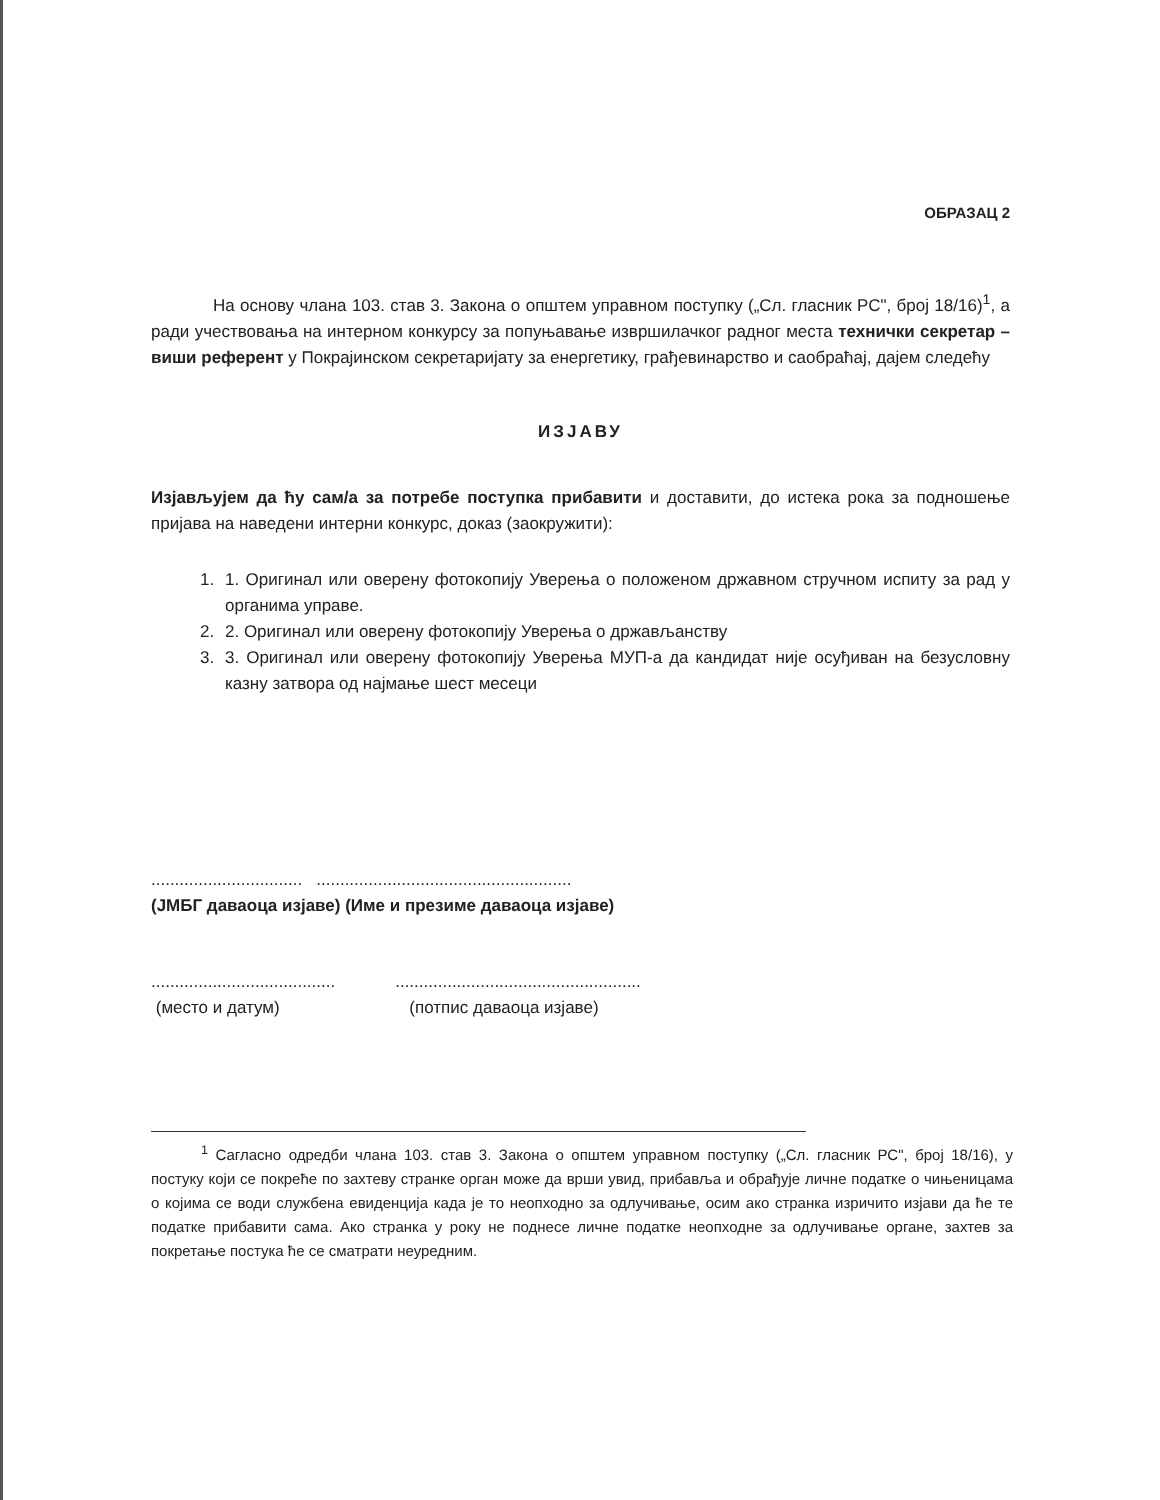ОБРАЗАЦ 2
На основу члана 103. став 3. Закона о општем управном поступку („Сл. гласник РС", број 18/16)<sup>1</sup>, а ради учествовања на интерном конкурсу за попуњавање извршилачког радног места технички секретар – виши референт у Покрајинском секретаријату за енергетику, грађевинарство и саобраћај, дајем следећу
ИЗЈАВУ
Изјављујем да ћу сам/а за потребе поступка прибавити и доставити, до истека рока за подношење пријава на наведени интерни конкурс, доказ (заокружити):
1. 1. Оригинал или оверену фотокопију Уверења о положеном државном стручном испиту за рад у органима управе.
2. 2. Оригинал или оверену фотокопију Уверења о држављанству
3. 3. Оригинал или оверену фотокопију Уверења МУП-а да кандидат није осуђиван на безусловну казну затвора од најмање шест месеци
................................ ......................................................
(ЈМБГ даваоца изјаве) (Име и презиме даваоца изјаве)
.......................................
(место и датум)
....................................................
(потпис даваоца изјаве)
<sup>1</sup> Сагласно одредби члана 103. став 3. Закона о општем управном поступку („Сл. гласник РС", број 18/16), у постуку који се покреће по захтеву странке орган може да врши увид, прибавља и обрађује личне податке о чињеницама о којима се води службена евиденција када је то неопходно за одлучивање, осим ако странка изричито изјави да ће те податке прибавити сама. Ако странка у року не поднесе личне податке неопходне за одлучивање органе, захтев за покретање постука ће се сматрати неуредним.